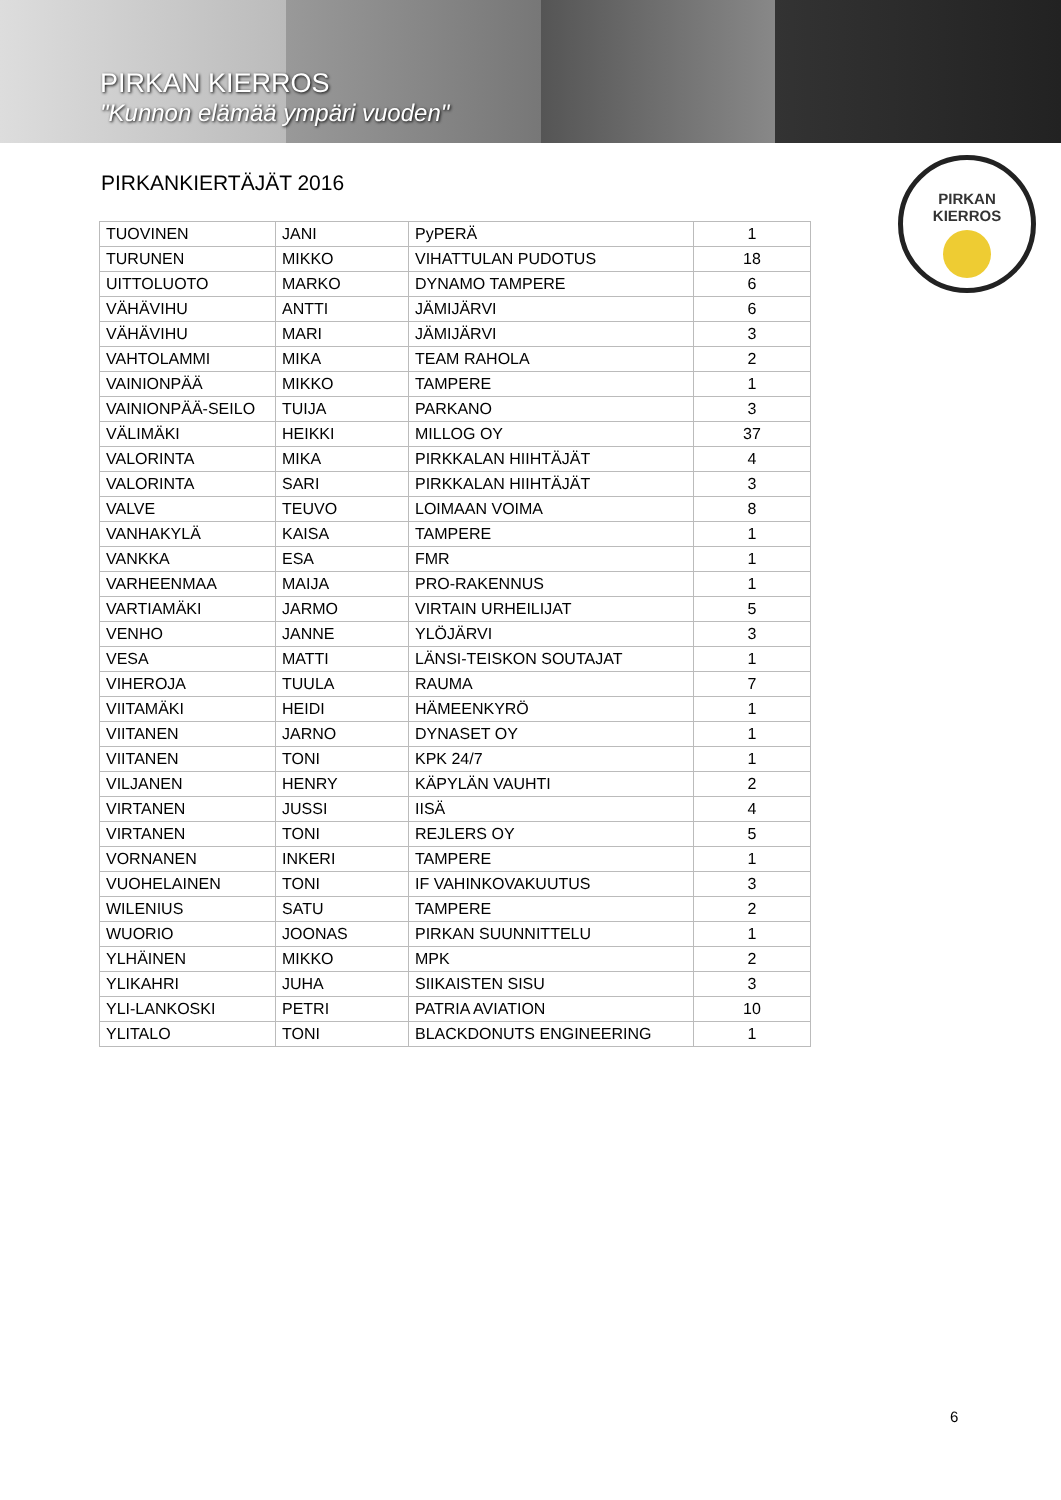PIRKAN KIERROS
"Kunnon elämää ympäri vuoden"
PIRKANKIERTÄJÄT 2016
PIRKAN
KIERROS
| TUOVINEN | JANI | PyPERÄ | 1 |
| TURUNEN | MIKKO | VIHATTULAN PUDOTUS | 18 |
| UITTOLUOTO | MARKO | DYNAMO TAMPERE | 6 |
| VÄHÄVIHU | ANTTI | JÄMIJÄRVI | 6 |
| VÄHÄVIHU | MARI | JÄMIJÄRVI | 3 |
| VAHTOLAMMI | MIKA | TEAM RAHOLA | 2 |
| VAINIONPÄÄ | MIKKO | TAMPERE | 1 |
| VAINIONPÄÄ-SEILO | TUIJA | PARKANO | 3 |
| VÄLIMÄKI | HEIKKI | MILLOG OY | 37 |
| VALORINTA | MIKA | PIRKKALAN HIIHTÄJÄT | 4 |
| VALORINTA | SARI | PIRKKALAN HIIHTÄJÄT | 3 |
| VALVE | TEUVO | LOIMAAN VOIMA | 8 |
| VANHAKYLÄ | KAISA | TAMPERE | 1 |
| VANKKA | ESA | FMR | 1 |
| VARHEENMAA | MAIJA | PRO-RAKENNUS | 1 |
| VARTIAMÄKI | JARMO | VIRTAIN URHEILIJAT | 5 |
| VENHO | JANNE | YLÖJÄRVI | 3 |
| VESA | MATTI | LÄNSI-TEISKON SOUTAJAT | 1 |
| VIHEROJA | TUULA | RAUMA | 7 |
| VIITAMÄKI | HEIDI | HÄMEENKYRÖ | 1 |
| VIITANEN | JARNO | DYNASET OY | 1 |
| VIITANEN | TONI | KPK 24/7 | 1 |
| VILJANEN | HENRY | KÄPYLÄN VAUHTI | 2 |
| VIRTANEN | JUSSI | IISÄ | 4 |
| VIRTANEN | TONI | REJLERS OY | 5 |
| VORNANEN | INKERI | TAMPERE | 1 |
| VUOHELAINEN | TONI | IF VAHINKOVAKUUTUS | 3 |
| WILENIUS | SATU | TAMPERE | 2 |
| WUORIO | JOONAS | PIRKAN SUUNNITTELU | 1 |
| YLHÄINEN | MIKKO | MPK | 2 |
| YLIKAHRI | JUHA | SIIKAISTEN SISU | 3 |
| YLI-LANKOSKI | PETRI | PATRIA AVIATION | 10 |
| YLITALO | TONI | BLACKDONUTS ENGINEERING | 1 |
6